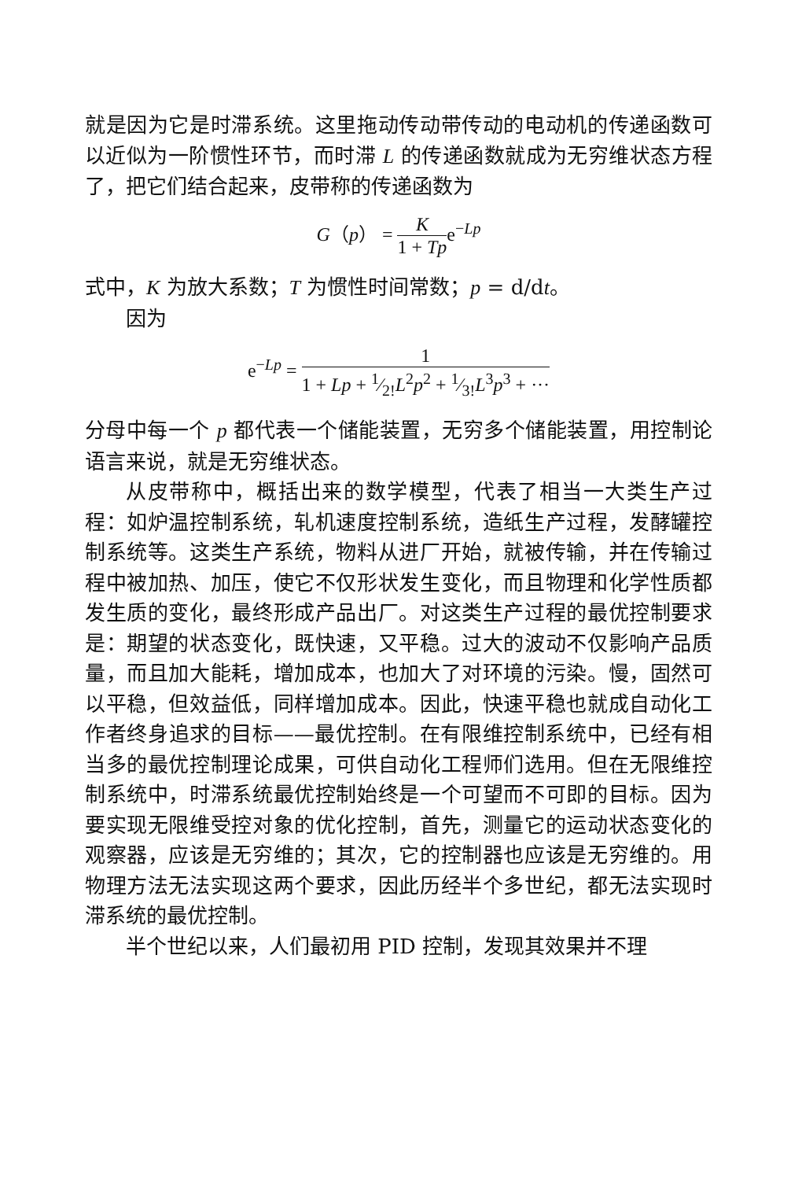就是因为它是时滞系统。这里拖动传动带传动的电动机的传递函数可以近似为一阶惯性环节，而时滞 L 的传递函数就成为无穷维状态方程了，把它们结合起来，皮带称的传递函数为
G（p） = K 1 + Tpe<sup>−Lp</sup>
式中，K 为放大系数；T 为惯性时间常数；p = d/dt。
因为
e<sup>−Lp</sup> = 1 1 + Lp + 1⁄2!L<sup>2</sup>p<sup>2</sup> + 1⁄3!L<sup>3</sup>p<sup>3</sup> + ···
分母中每一个 p 都代表一个储能装置，无穷多个储能装置，用控制论语言来说，就是无穷维状态。
从皮带称中，概括出来的数学模型，代表了相当一大类生产过程：如炉温控制系统，轧机速度控制系统，造纸生产过程，发酵罐控制系统等。这类生产系统，物料从进厂开始，就被传输，并在传输过程中被加热、加压，使它不仅形状发生变化，而且物理和化学性质都发生质的变化，最终形成产品出厂。对这类生产过程的最优控制要求是：期望的状态变化，既快速，又平稳。过大的波动不仅影响产品质量，而且加大能耗，增加成本，也加大了对环境的污染。慢，固然可以平稳，但效益低，同样增加成本。因此，快速平稳也就成自动化工作者终身追求的目标——最优控制。在有限维控制系统中，已经有相当多的最优控制理论成果，可供自动化工程师们选用。但在无限维控制系统中，时滞系统最优控制始终是一个可望而不可即的目标。因为要实现无限维受控对象的优化控制，首先，测量它的运动状态变化的观察器，应该是无穷维的；其次，它的控制器也应该是无穷维的。用物理方法无法实现这两个要求，因此历经半个多世纪，都无法实现时滞系统的最优控制。
半个世纪以来，人们最初用 PID 控制，发现其效果并不理